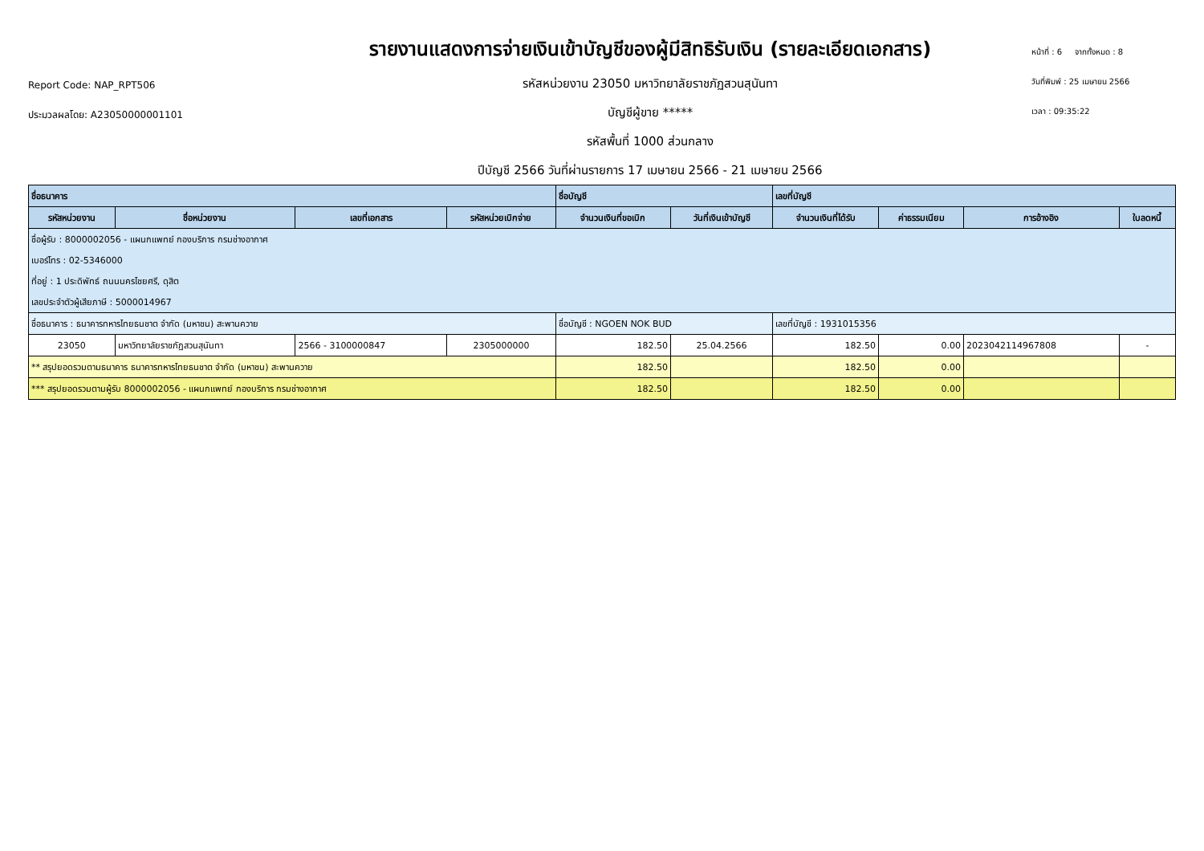Report Code: NAP_RPT506
ประมวลผลโดย: A23050000001101
รายงานแสดงการจ่ายเงินเข้าบัญชีของผู้มีสิทธิรับเงิน (รายละเอียดเอกสาร)
รหัสหน่วยงาน 23050 มหาวิทยาลัยราชภัฏสวนสุนันทา
บัญชีผู้ขาย *****
รหัสพื้นที่ 1000 ส่วนกลาง
ปีบัญชี 2566 วันที่ผ่านรายการ 17 เมษายน 2566 - 21 เมษายน 2566
หน้าที่ : 6 จากทั้งหมด : 8
วันที่พิมพ์ : 25 เมษายน 2566
เวลา : 09:35:22
| ชื่อธนาคาร | | | | ชื่อบัญชี | | เลขที่บัญชี | | | |
| --- | --- | --- | --- | --- | --- | --- | --- | --- | --- |
| รหัสหน่วยงาน | ชื่อหน่วยงาน | เลขที่เอกสาร | รหัสหน่วยเบิกจ่าย | จำนวนเงินที่ขอเบิก | วันที่เงินเข้าบัญชี | จำนวนเงินที่ได้รับ | ค่าธรรมเนียม | การอ้างอิง | ใบลดหนี้ |
| ชื่อผู้รับ : 8000002056 - แผนกแพทย์ กองบริการ กรมช่างอากาศ | | | | | | | | | |
| เบอร์โทร : 02-5346000 | | | | | | | | | |
| ที่อยู่ : 1 ประดิพัทธ์ ถนนนครไชยศรี, ดุสิต | | | | | | | | | |
| เลขประจำตัวผู้เสียภาษี : 5000014967 | | | | | | | | | |
| ชื่อธนาคาร : ธนาคารทหารไทยธนชาต จำกัด (มหาชน) สะพานควาย | | | | ชื่อบัญชี : NGOEN NOK BUD | | เลขที่บัญชี : 1931015356 | | | |
| 23050 | มหาวิทยาลัยราชภัฏสวนสุนันทา | 2566 - 3100000847 | 2305000000 | 182.50 | 25.04.2566 | 182.50 | 0.00 | 2023042114967808 | - |
| ** สรุปยอดรวมตามธนาคาร ธนาคารทหารไทยธนชาต จำกัด (มหาชน) สะพานควาย | | | | 182.50 | | 182.50 | 0.00 | | |
| *** สรุปยอดรวมตามผู้รับ 8000002056 - แผนกแพทย์ กองบริการ กรมช่างอากาศ | | | | 182.50 | | 182.50 | 0.00 | | |